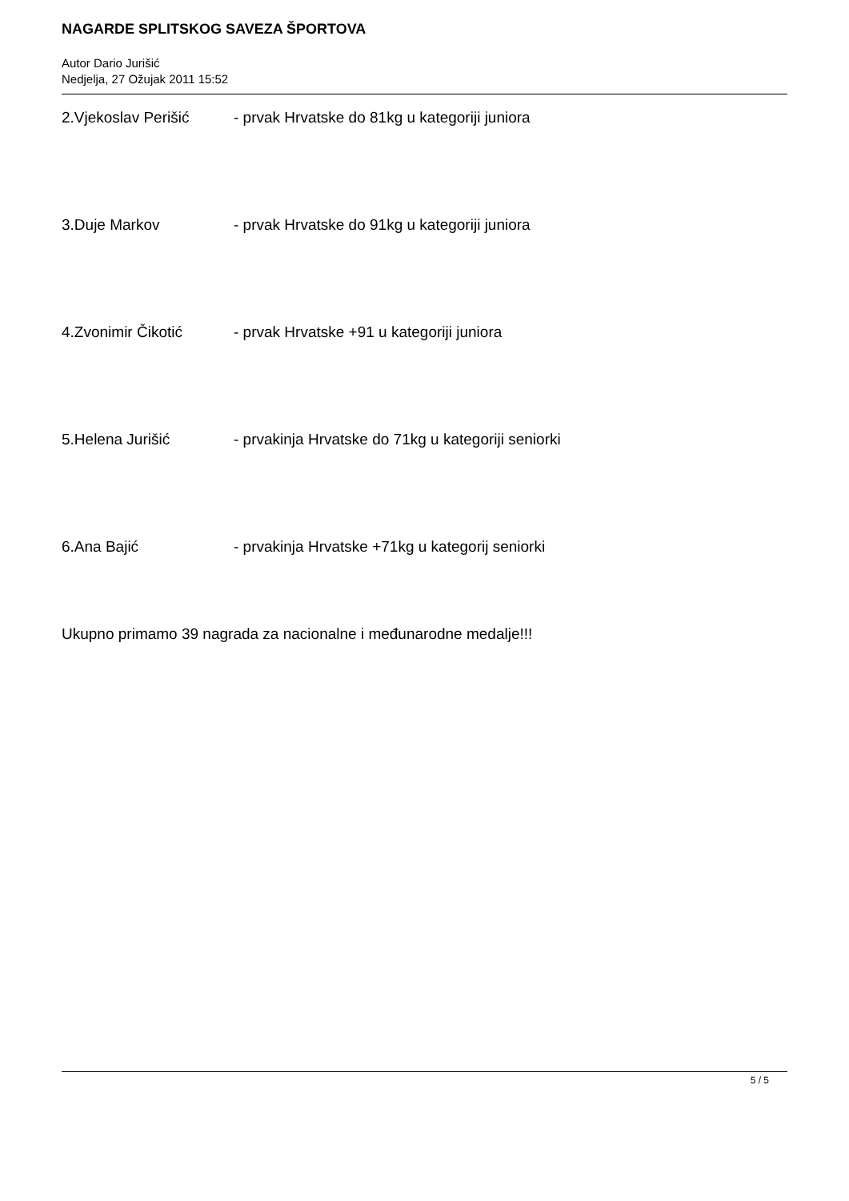NAGARDE SPLITSKOG SAVEZA ŠPORTOVA
Autor Dario Jurišić
Nedjelja, 27 Ožujak 2011 15:52
2.Vjekoslav Perišić - prvak Hrvatske do 81kg u kategoriji juniora
3.Duje Markov - prvak Hrvatske do 91kg u kategoriji juniora
4.Zvonimir Čikotić - prvak Hrvatske +91 u kategoriji juniora
5.Helena Jurišić - prvakinja Hrvatske do 71kg u kategoriji seniorki
6.Ana Bajić - prvakinja Hrvatske +71kg u kategorij seniorki
Ukupno primamo 39 nagrada za nacionalne i međunarodne medalje!!!
5 / 5